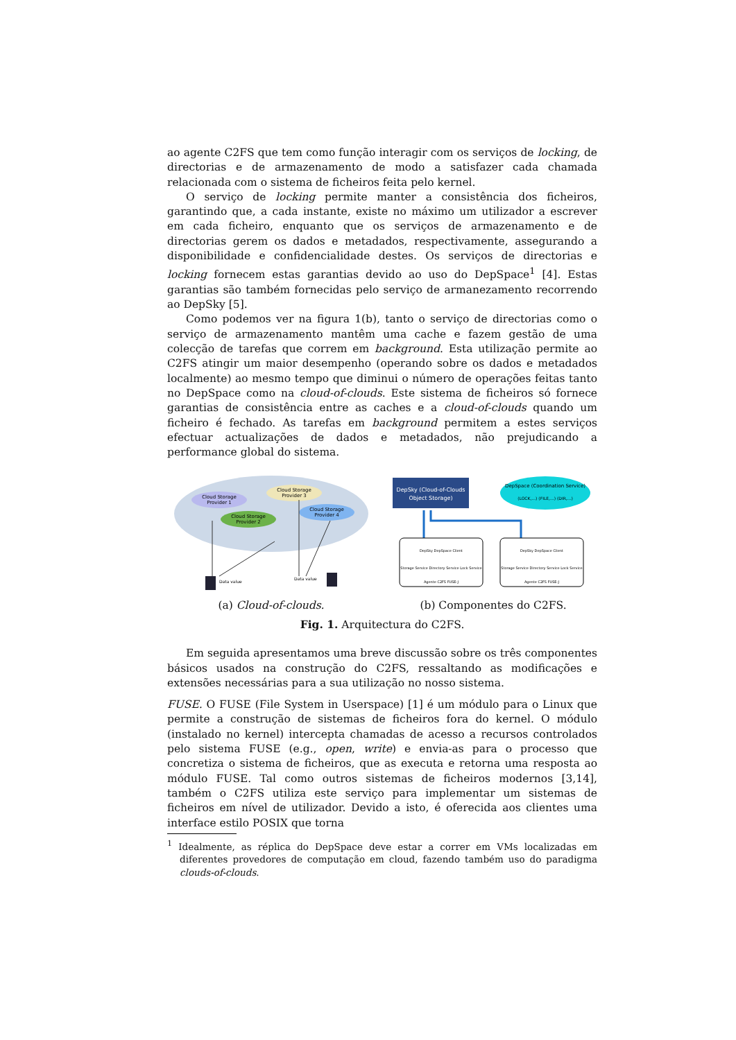ao agente C2FS que tem como função interagir com os serviços de locking, de directorias e de armazenamento de modo a satisfazer cada chamada relacionada com o sistema de ficheiros feita pelo kernel.
O serviço de locking permite manter a consistência dos ficheiros, garantindo que, a cada instante, existe no máximo um utilizador a escrever em cada ficheiro, enquanto que os serviços de armazenamento e de directorias gerem os dados e metadados, respectivamente, assegurando a disponibilidade e confidencialidade destes. Os serviços de directorias e locking fornecem estas garantias devido ao uso do DepSpace<sup>1</sup> [4]. Estas garantias são também fornecidas pelo serviço de armanezamento recorrendo ao DepSky [5].
Como podemos ver na figura 1(b), tanto o serviço de directorias como o serviço de armazenamento mantêm uma cache e fazem gestão de uma colecção de tarefas que correm em background. Esta utilização permite ao C2FS atingir um maior desempenho (operando sobre os dados e metadados localmente) ao mesmo tempo que diminui o número de operações feitas tanto no DepSpace como na cloud-of-clouds. Este sistema de ficheiros só fornece garantias de consistência entre as caches e a cloud-of-clouds quando um ficheiro é fechado. As tarefas em background permitem a estes serviços efectuar actualizações de dados e metadados, não prejudicando a performance global do sistema.
Cloud Storage
Provider 1
Cloud Storage
Provider 3
Cloud Storage
Provider 2
Cloud Storage
Provider 4
Data value
Data value
(a) Cloud-of-clouds.
DepSky (Cloud-of-Clouds
Object Storage)
DepSpace (Coordination Service)
(LOCK,...) (FILE,...) (DIR,...)
DepSky DepSpace Client
Storage Service Directory Service Lock Service
Agente C2FS FUSE-J
DepSky DepSpace Client
Storage Service Directory Service Lock Service
Agente C2FS FUSE-J
(b) Componentes do C2FS.
Fig. 1. Arquitectura do C2FS.
Em seguida apresentamos uma breve discussão sobre os três componentes básicos usados na construção do C2FS, ressaltando as modificações e extensões necessárias para a sua utilização no nosso sistema.
FUSE. O FUSE (File System in Userspace) [1] é um módulo para o Linux que permite a construção de sistemas de ficheiros fora do kernel. O módulo (instalado no kernel) intercepta chamadas de acesso a recursos controlados pelo sistema FUSE (e.g., open, write) e envia-as para o processo que concretiza o sistema de ficheiros, que as executa e retorna uma resposta ao módulo FUSE. Tal como outros sistemas de ficheiros modernos [3,14], também o C2FS utiliza este serviço para implementar um sistemas de ficheiros em nível de utilizador. Devido a isto, é oferecida aos clientes uma interface estilo POSIX que torna
<sup>1</sup> Idealmente, as réplica do DepSpace deve estar a correr em VMs localizadas em diferentes provedores de computação em cloud, fazendo também uso do paradigma clouds-of-clouds.